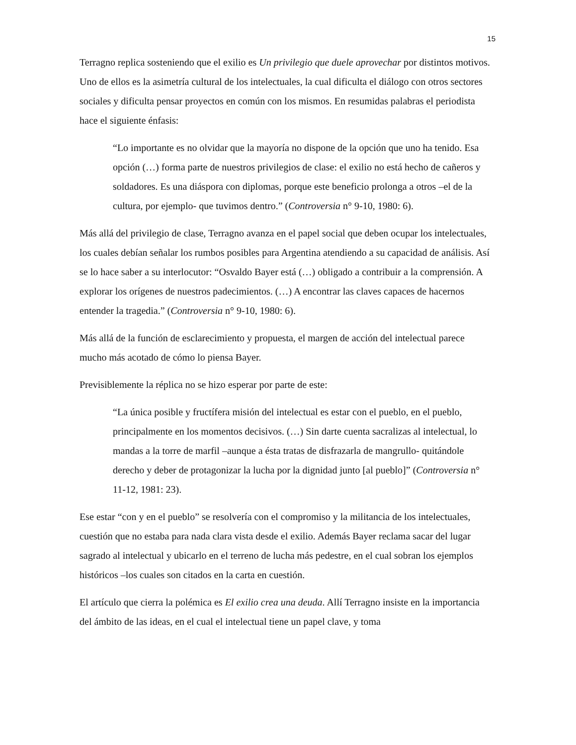15
Terragno replica sosteniendo que el exilio es Un privilegio que duele aprovechar por distintos motivos. Uno de ellos es la asimetría cultural de los intelectuales, la cual dificulta el diálogo con otros sectores sociales y dificulta pensar proyectos en común con los mismos. En resumidas palabras el periodista hace el siguiente énfasis:
“Lo importante es no olvidar que la mayoría no dispone de la opción que uno ha tenido. Esa opción (…) forma parte de nuestros privilegios de clase: el exilio no está hecho de cañeros y soldadores. Es una diáspora con diplomas, porque este beneficio prolonga a otros –el de la cultura, por ejemplo- que tuvimos dentro.” (Controversia n° 9-10, 1980: 6).
Más allá del privilegio de clase, Terragno avanza en el papel social que deben ocupar los intelectuales, los cuales debían señalar los rumbos posibles para Argentina atendiendo a su capacidad de análisis. Así se lo hace saber a su interlocutor: “Osvaldo Bayer está (…) obligado a contribuir a la comprensión. A explorar los orígenes de nuestros padecimientos. (…) A encontrar las claves capaces de hacernos entender la tragedia.” (Controversia n° 9-10, 1980: 6).
Más allá de la función de esclarecimiento y propuesta, el margen de acción del intelectual parece mucho más acotado de cómo lo piensa Bayer.
Previsiblemente la réplica no se hizo esperar por parte de este:
“La única posible y fructífera misión del intelectual es estar con el pueblo, en el pueblo, principalmente en los momentos decisivos. (…) Sin darte cuenta sacralizas al intelectual, lo mandas a la torre de marfil –aunque a ésta tratas de disfrazarla de mangrullo- quitándole derecho y deber de protagonizar la lucha por la dignidad junto [al pueblo]” (Controversia n° 11-12, 1981: 23).
Ese estar “con y en el pueblo” se resolvería con el compromiso y la militancia de los intelectuales, cuestión que no estaba para nada clara vista desde el exilio. Además Bayer reclama sacar del lugar sagrado al intelectual y ubicarlo en el terreno de lucha más pedestre, en el cual sobran los ejemplos históricos –los cuales son citados en la carta en cuestión.
El artículo que cierra la polémica es El exilio crea una deuda. Allí Terragno insiste en la importancia del ámbito de las ideas, en el cual el intelectual tiene un papel clave, y toma